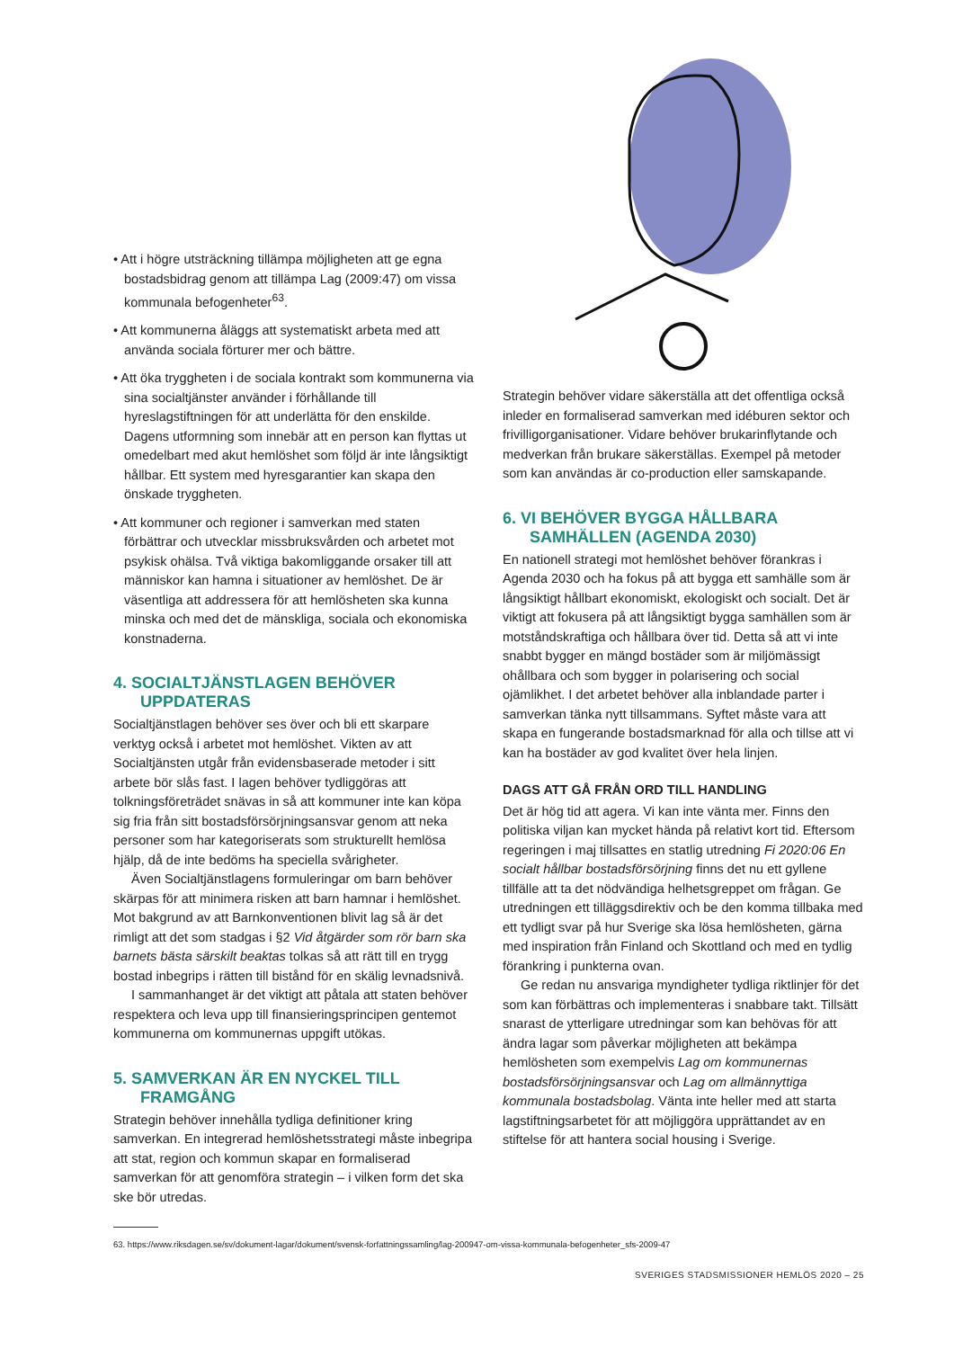• Att i högre utsträckning tillämpa möjligheten att ge egna bostadsbidrag genom att tillämpa Lag (2009:47) om vissa kommunala befogenheter<sup>63</sup>.
• Att kommunerna åläggs att systematiskt arbeta med att använda sociala förturer mer och bättre.
• Att öka tryggheten i de sociala kontrakt som kommunerna via sina socialtjänster använder i förhållande till hyreslagstiftningen för att underlätta för den enskilde. Dagens utformning som innebär att en person kan flyttas ut omedelbart med akut hemlöshet som följd är inte långsiktigt hållbar. Ett system med hyresgarantier kan skapa den önskade tryggheten.
• Att kommuner och regioner i samverkan med staten förbättrar och utvecklar missbruksvården och arbetet mot psykisk ohälsa. Två viktiga bakomliggande orsaker till att människor kan hamna i situationer av hemlöshet. De är väsentliga att addressera för att hemlösheten ska kunna minska och med det de mänskliga, sociala och ekonomiska konstnaderna.
4. SOCIALTJÄNSTLAGEN BEHÖVER UPPDATERAS
Socialtjänstlagen behöver ses över och bli ett skarpare verktyg också i arbetet mot hemlöshet. Vikten av att Socialtjänsten utgår från evidensbaserade metoder i sitt arbete bör slås fast. I lagen behöver tydliggöras att tolkningsföreträdet snävas in så att kommuner inte kan köpa sig fria från sitt bostadsförsörjningsansvar genom att neka personer som har kategoriserats som strukturellt hemlösa hjälp, då de inte bedöms ha speciella svårigheter.
Även Socialtjänstlagens formuleringar om barn behöver skärpas för att minimera risken att barn hamnar i hemlöshet. Mot bakgrund av att Barnkonventionen blivit lag så är det rimligt att det som stadgas i §2 Vid åtgärder som rör barn ska barnets bästa särskilt beaktas tolkas så att rätt till en trygg bostad inbegrips i rätten till bistånd för en skälig levnadsnivå.
I sammanhanget är det viktigt att påtala att staten behöver respektera och leva upp till finansieringsprincipen gentemot kommunerna om kommunernas uppgift utökas.
5. SAMVERKAN ÄR EN NYCKEL TILL FRAMGÅNG
Strategin behöver innehålla tydliga definitioner kring samverkan. En integrerad hemlöshetsstrategi måste inbegripa att stat, region och kommun skapar en formaliserad samverkan för att genomföra strategin – i vilken form det ska ske bör utredas.
Strategin behöver vidare säkerställa att det offentliga också inleder en formaliserad samverkan med idéburen sektor och frivilligorganisationer. Vidare behöver brukarinflytande och medverkan från brukare säkerställas. Exempel på metoder som kan användas är co-production eller samskapande.
6. VI BEHÖVER BYGGA HÅLLBARA SAMHÄLLEN (AGENDA 2030)
En nationell strategi mot hemlöshet behöver förankras i Agenda 2030 och ha fokus på att bygga ett samhälle som är långsiktigt hållbart ekonomiskt, ekologiskt och socialt. Det är viktigt att fokusera på att långsiktigt bygga samhällen som är motståndskraftiga och hållbara över tid. Detta så att vi inte snabbt bygger en mängd bostäder som är miljömässigt ohållbara och som bygger in polarisering och social ojämlikhet. I det arbetet behöver alla inblandade parter i samverkan tänka nytt tillsammans. Syftet måste vara att skapa en fungerande bostadsmarknad för alla och tillse att vi kan ha bostäder av god kvalitet över hela linjen.
DAGS ATT GÅ FRÅN ORD TILL HANDLING
Det är hög tid att agera. Vi kan inte vänta mer. Finns den politiska viljan kan mycket hända på relativt kort tid. Eftersom regeringen i maj tillsattes en statlig utredning Fi 2020:06 En socialt hållbar bostadsförsörjning finns det nu ett gyllene tillfälle att ta det nödvändiga helhetsgreppet om frågan. Ge utredningen ett tilläggsdirektiv och be den komma tillbaka med ett tydligt svar på hur Sverige ska lösa hemlösheten, gärna med inspiration från Finland och Skottland och med en tydlig förankring i punkterna ovan.
Ge redan nu ansvariga myndigheter tydliga riktlinjer för det som kan förbättras och implementeras i snabbare takt. Tillsätt snarast de ytterligare utredningar som kan behövas för att ändra lagar som påverkar möjligheten att bekämpa hemlösheten som exempelvis Lag om kommunernas bostadsförsörjningsansvar och Lag om allmännyttiga kommunala bostadsbolag. Vänta inte heller med att starta lagstiftningsarbetet för att möjliggöra upprättandet av en stiftelse för att hantera social housing i Sverige.
63. https://www.riksdagen.se/sv/dokument-lagar/dokument/svensk-forfattningssamling/lag-200947-om-vissa-kommunala-befogenheter_sfs-2009-47
SVERIGES STADSMISSIONER HEMLÖS 2020 – 25